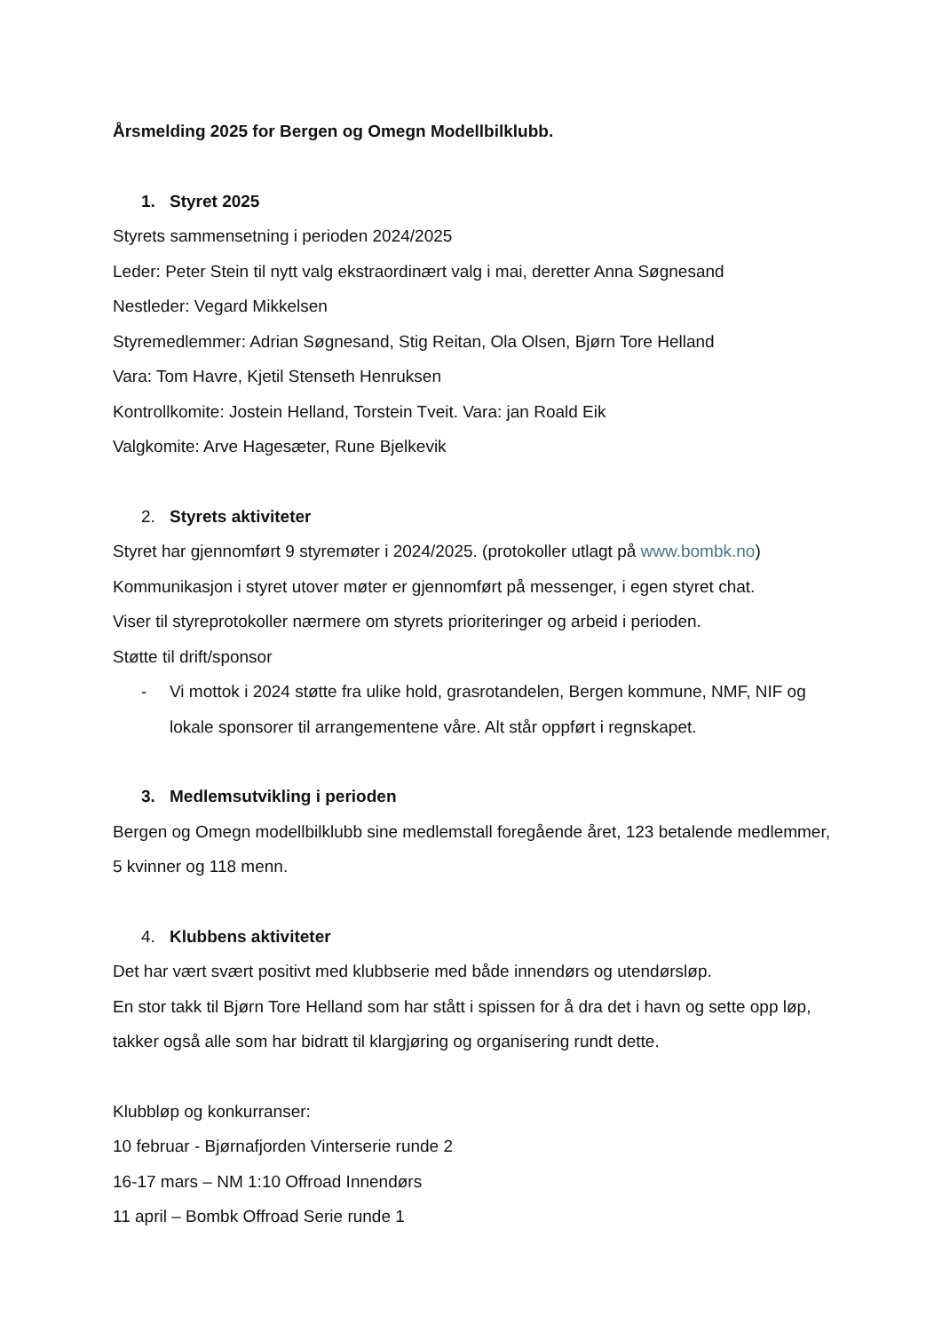Årsmelding 2025 for Bergen og Omegn Modellbilklubb.
1. Styret 2025
Styrets sammensetning i perioden 2024/2025
Leder: Peter Stein til nytt valg ekstraordinært valg i mai, deretter Anna Søgnesand
Nestleder: Vegard Mikkelsen
Styremedlemmer: Adrian Søgnesand, Stig Reitan, Ola Olsen, Bjørn Tore Helland
Vara: Tom Havre, Kjetil Stenseth Henruksen
Kontrollkomite: Jostein Helland, Torstein Tveit. Vara: jan Roald Eik
Valgkomite: Arve Hagesæter, Rune Bjelkevik
2. Styrets aktiviteter
Styret har gjennomført 9 styremøter i 2024/2025. (protokoller utlagt på www.bombk.no)
Kommunikasjon i styret utover møter er gjennomført på messenger, i egen styret chat.
Viser til styreprotokoller nærmere om styrets prioriteringer og arbeid i perioden.
Støtte til drift/sponsor
- Vi mottok i 2024 støtte fra ulike hold, grasrotandelen, Bergen kommune, NMF, NIF og lokale sponsorer til arrangementene våre. Alt står oppført i regnskapet.
3. Medlemsutvikling i perioden
Bergen og Omegn modellbilklubb sine medlemstall foregående året, 123 betalende medlemmer, 5 kvinner og 118 menn.
4. Klubbens aktiviteter
Det har vært svært positivt med klubbserie med både innendørs og utendørsløp.
En stor takk til Bjørn Tore Helland som har stått i spissen for å dra det i havn og sette opp løp, takker også alle som har bidratt til klargjøring og organisering rundt dette.
Klubbløp og konkurranser:
10 februar - Bjørnafjorden Vinterserie runde 2
16-17 mars – NM 1:10 Offroad Innendørs
11 april – Bombk Offroad Serie runde 1